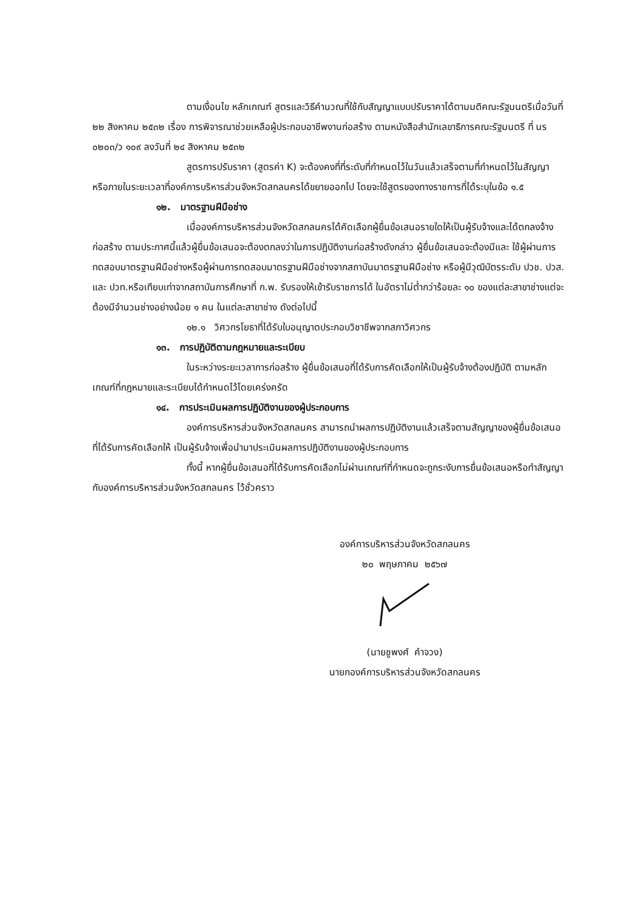ตามเงื่อนไข หลักเกณฑ์ สูตรและวิธีคำนวณที่ใช้กับสัญญาแบบปรับราคาได้ตามมติคณะรัฐมนตรีเมื่อวันที่ ๒๒ สิงหาคม ๒๕๓๒ เรื่อง การพิจารณาช่วยเหลือผู้ประกอบอาชีพงานก่อสร้าง ตามหนังสือสำนักเลขาธิการคณะรัฐมนตรี ที่ นร ๐๒๐๓/ว ๑๐๙ ลงวันที่ ๒๔ สิงหาคม ๒๕๓๒
สูตรการปรับราคา (สูตรค่า K) จะต้องคงที่ที่ระดับที่กำหนดไว้ในวันแล้วเสร็จตามที่กำหนดไว้ในสัญญา หรือภายในระยะเวลาที่องค์การบริหารส่วนจังหวัดสกลนครได้ขยายออกไป โดยจะใช้สูตรของทางราชการที่ได้ระบุในข้อ ๑.๕
๑๒. มาตรฐานฝีมือช่าง
เมื่อองค์การบริหารส่วนจังหวัดสกลนครได้คัดเลือกผู้ยื่นข้อเสนอรายใดให้เป็นผู้รับจ้างและได้ตกลงจ้างก่อสร้าง ตามประกาศนี้แล้วผู้ยื่นข้อเสนอจะต้องตกลงว่าในการปฏิบัติงานก่อสร้างดังกล่าว ผู้ยื่นข้อเสนอจะต้องมีและ ใช้ผู้ผ่านการทดสอบมาตรฐานฝีมือช่างหรือผู้ผ่านการทดสอบมาตรฐานฝีมือช่างจากสถาบันมาตรฐานฝีมือช่าง หรือผู้มีวุฒิบัตรระดับ ปวช. ปวส. และ ปวท.หรือเทียบเท่าจากสถาบันการศึกษาที่ ก.พ. รับรองให้เข้ารับราชการได้ ในอัตราไม่ต่ำกว่าร้อยละ ๑๐ ของแต่ละสาขาช่างแต่จะต้องมีจำนวนช่างอย่างน้อย ๑ คน ในแต่ละสาขาช่าง ดังต่อไปนี้
๑๒.๑ วิศวกรโยธาที่ได้รับใบอนุญาตประกอบวิชาชีพจากสภาวิศวกร
๑๓. การปฏิบัติตามกฎหมายและระเบียบ
ในระหว่างระยะเวลาการก่อสร้าง ผู้ยื่นข้อเสนอที่ได้รับการคัดเลือกให้เป็นผู้รับจ้างต้องปฏิบัติ ตามหลักเกณฑ์ที่กฎหมายและระเบียบได้กำหนดไว้โดยเคร่งครัด
๑๔. การประเมินผลการปฏิบัติงานของผู้ประกอบการ
องค์การบริหารส่วนจังหวัดสกลนคร สามารถนำผลการปฏิบัติงานแล้วเสร็จตามสัญญาของผู้ยื่นข้อเสนอที่ได้รับการคัดเลือกให้ เป็นผู้รับจ้างเพื่อนำมาประเมินผลการปฏิบัติงานของผู้ประกอบการ
ทั้งนี้ หากผู้ยื่นข้อเสนอที่ได้รับการคัดเลือกไม่ผ่านเกณฑ์ที่กำหนดจะถูกระงับการยื่นข้อเสนอหรือทำสัญญากับองค์การบริหารส่วนจังหวัดสกลนคร ไว้ชั่วคราว
องค์การบริหารส่วนจังหวัดสกลนคร
๒๐ พฤษภาคม ๒๕๖๗
(นายชูพงศ์ คำจวง)
นายกองค์การบริหารส่วนจังหวัดสกลนคร